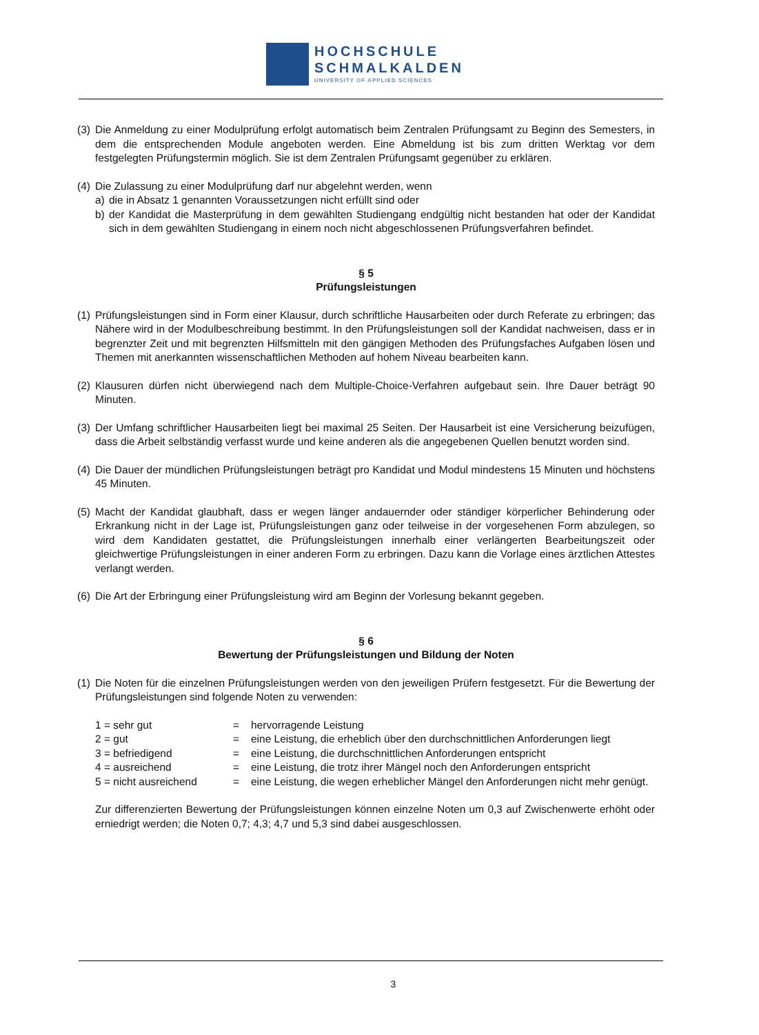HOCHSCHULE
SCHMALKALDEN
UNIVERSITY OF APPLIED SCIENCES
(3) Die Anmeldung zu einer Modulprüfung erfolgt automatisch beim Zentralen Prüfungsamt zu Beginn des Semesters, in dem die entsprechenden Module angeboten werden. Eine Abmeldung ist bis zum dritten Werktag vor dem festgelegten Prüfungstermin möglich. Sie ist dem Zentralen Prüfungsamt gegenüber zu erklären.
(4) Die Zulassung zu einer Modulprüfung darf nur abgelehnt werden, wenn
a) die in Absatz 1 genannten Voraussetzungen nicht erfüllt sind oder
b) der Kandidat die Masterprüfung in dem gewählten Studiengang endgültig nicht bestanden hat oder der Kandidat sich in dem gewählten Studiengang in einem noch nicht abgeschlossenen Prüfungsverfahren befindet.
§ 5
Prüfungsleistungen
(1) Prüfungsleistungen sind in Form einer Klausur, durch schriftliche Hausarbeiten oder durch Referate zu erbringen; das Nähere wird in der Modulbeschreibung bestimmt. In den Prüfungsleistungen soll der Kandidat nachweisen, dass er in begrenzter Zeit und mit begrenzten Hilfsmitteln mit den gängigen Methoden des Prüfungsfaches Aufgaben lösen und Themen mit anerkannten wissenschaftlichen Methoden auf hohem Niveau bearbeiten kann.
(2) Klausuren dürfen nicht überwiegend nach dem Multiple-Choice-Verfahren aufgebaut sein. Ihre Dauer beträgt 90 Minuten.
(3) Der Umfang schriftlicher Hausarbeiten liegt bei maximal 25 Seiten. Der Hausarbeit ist eine Versicherung beizufügen, dass die Arbeit selbständig verfasst wurde und keine anderen als die angegebenen Quellen benutzt worden sind.
(4) Die Dauer der mündlichen Prüfungsleistungen beträgt pro Kandidat und Modul mindestens 15 Minuten und höchstens 45 Minuten.
(5) Macht der Kandidat glaubhaft, dass er wegen länger andauernder oder ständiger körperlicher Behinderung oder Erkrankung nicht in der Lage ist, Prüfungsleistungen ganz oder teilweise in der vorgesehenen Form abzulegen, so wird dem Kandidaten gestattet, die Prüfungsleistungen innerhalb einer verlängerten Bearbeitungszeit oder gleichwertige Prüfungsleistungen in einer anderen Form zu erbringen. Dazu kann die Vorlage eines ärztlichen Attestes verlangt werden.
(6) Die Art der Erbringung einer Prüfungsleistung wird am Beginn der Vorlesung bekannt gegeben.
§ 6
Bewertung der Prüfungsleistungen und Bildung der Noten
(1) Die Noten für die einzelnen Prüfungsleistungen werden von den jeweiligen Prüfern festgesetzt. Für die Bewertung der Prüfungsleistungen sind folgende Noten zu verwenden:
| 1 = sehr gut | = | hervorragende Leistung |
| 2 = gut | = | eine Leistung, die erheblich über den durchschnittlichen Anforderungen liegt |
| 3 = befriedigend | = | eine Leistung, die durchschnittlichen Anforderungen entspricht |
| 4 = ausreichend | = | eine Leistung, die trotz ihrer Mängel noch den Anforderungen entspricht |
| 5 = nicht ausreichend | = | eine Leistung, die wegen erheblicher Mängel den Anforderungen nicht mehr genügt. |
Zur differenzierten Bewertung der Prüfungsleistungen können einzelne Noten um 0,3 auf Zwischenwerte erhöht oder erniedrigt werden; die Noten 0,7; 4,3; 4,7 und 5,3 sind dabei ausgeschlossen.
3